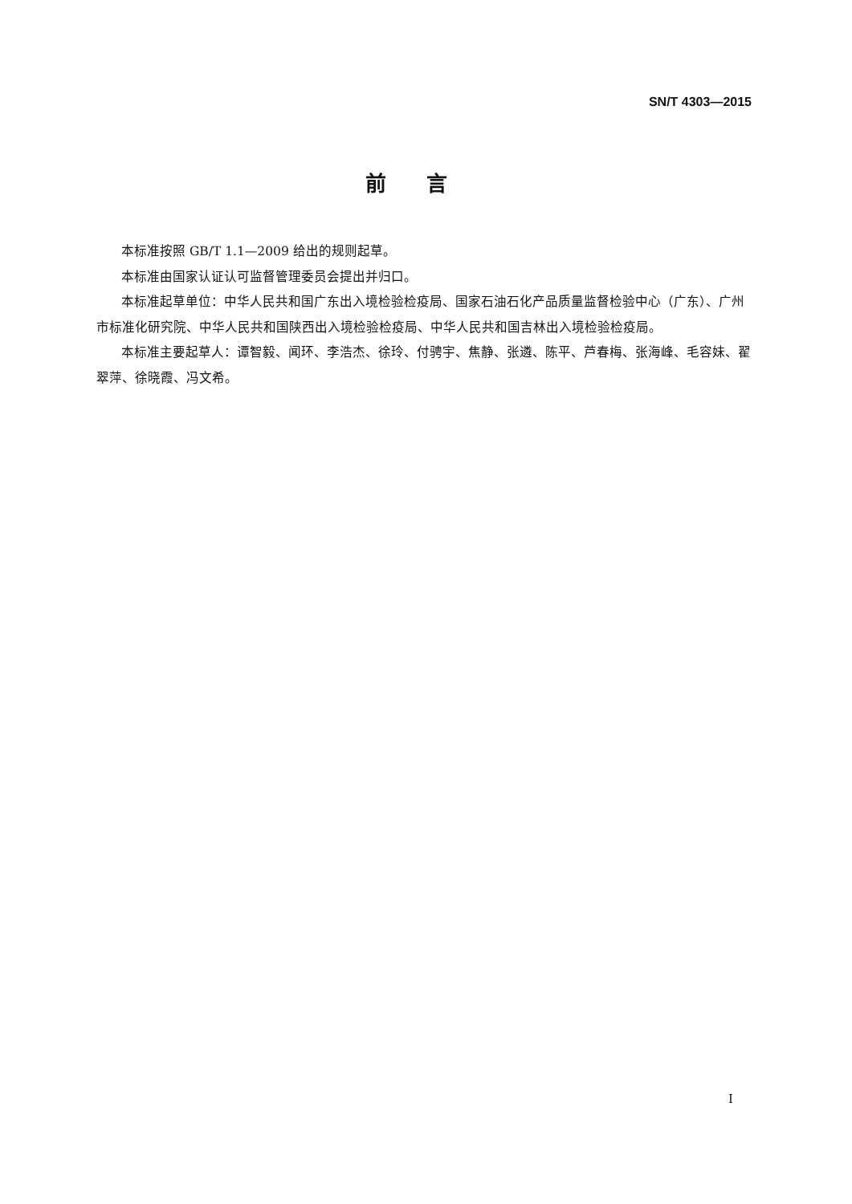SN/T 4303—2015
前言
本标准按照 GB/T 1.1—2009 给出的规则起草。
本标准由国家认证认可监督管理委员会提出并归口。
本标准起草单位：中华人民共和国广东出入境检验检疫局、国家石油石化产品质量监督检验中心（广东）、广州市标准化研究院、中华人民共和国陕西出入境检验检疫局、中华人民共和国吉林出入境检验检疫局。
本标准主要起草人：谭智毅、闻环、李浩杰、徐玲、付骋宇、焦静、张遴、陈平、芦春梅、张海峰、毛容妹、翟翠萍、徐晓霞、冯文希。
I